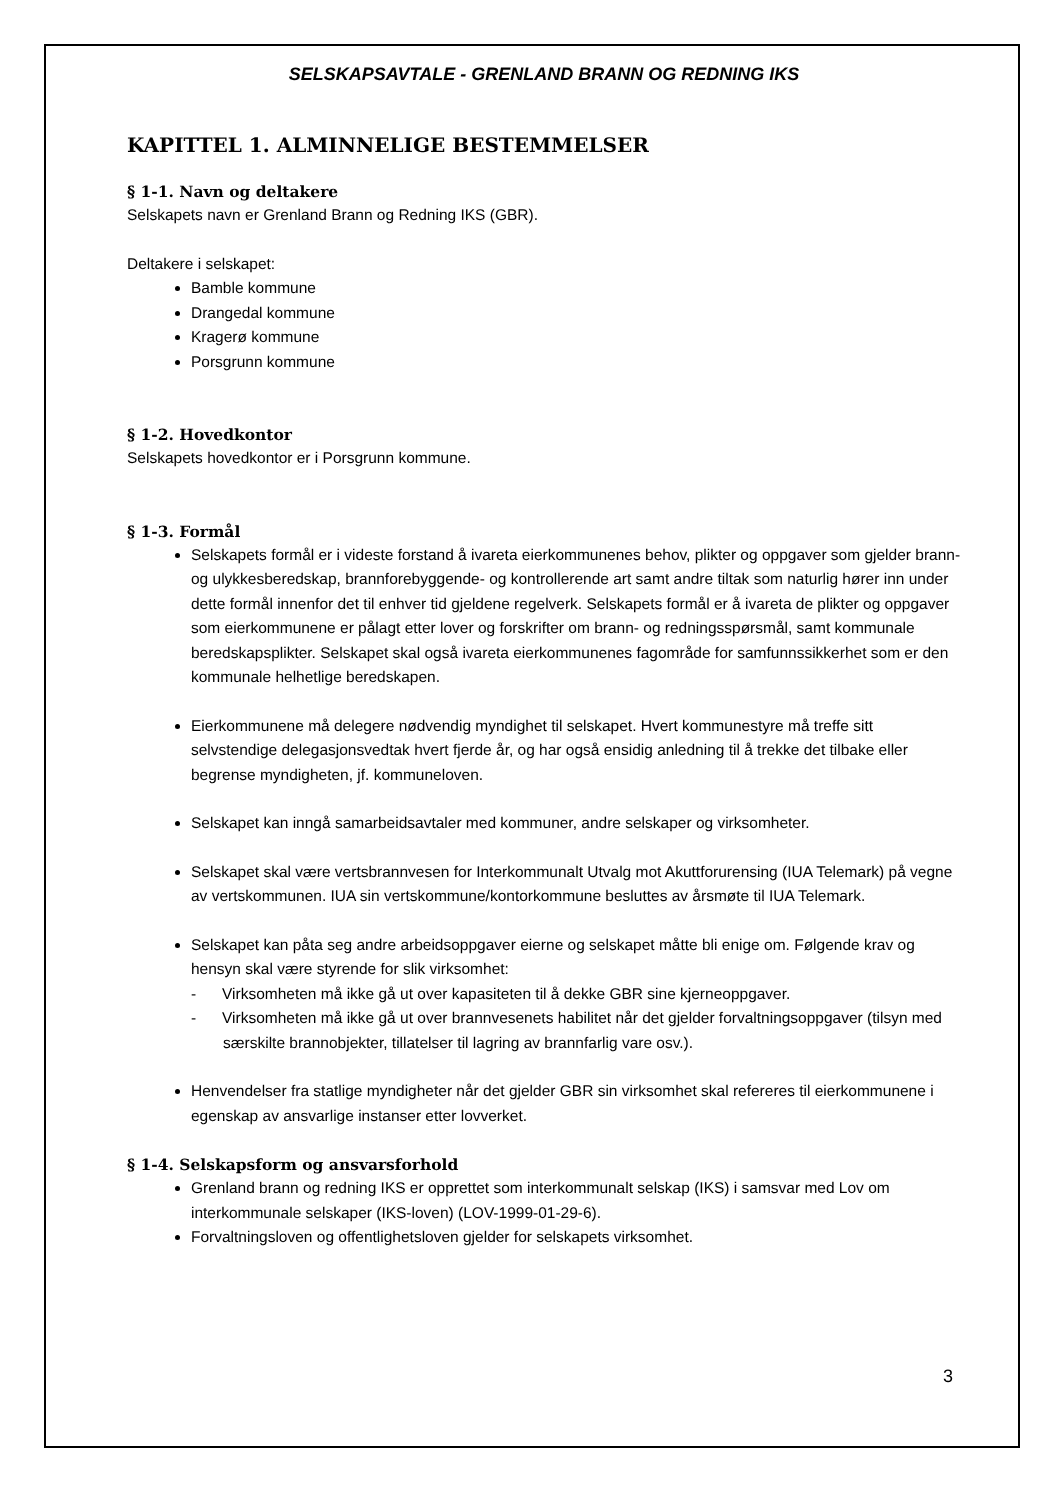SELSKAPSAVTALE - GRENLAND BRANN OG REDNING IKS
KAPITTEL 1. ALMINNELIGE BESTEMMELSER
§ 1-1. Navn og deltakere
Selskapets navn er Grenland Brann og Redning IKS (GBR).
Deltakere i selskapet:
Bamble kommune
Drangedal kommune
Kragerø kommune
Porsgrunn kommune
§ 1-2. Hovedkontor
Selskapets hovedkontor er i Porsgrunn kommune.
§ 1-3. Formål
Selskapets formål er i videste forstand å ivareta eierkommunenes behov, plikter og oppgaver som gjelder brann- og ulykkesberedskap, brannforebyggende- og kontrollerende art samt andre tiltak som naturlig hører inn under dette formål innenfor det til enhver tid gjeldene regelverk. Selskapets formål er å ivareta de plikter og oppgaver som eierkommunene er pålagt etter lover og forskrifter om brann- og redningsspørsmål, samt kommunale beredskapsplikter. Selskapet skal også ivareta eierkommunenes fagområde for samfunnssikkerhet som er den kommunale helhetlige beredskapen.
Eierkommunene må delegere nødvendig myndighet til selskapet. Hvert kommunestyre må treffe sitt selvstendige delegasjonsvedtak hvert fjerde år, og har også ensidig anledning til å trekke det tilbake eller begrense myndigheten, jf. kommuneloven.
Selskapet kan inngå samarbeidsavtaler med kommuner, andre selskaper og virksomheter.
Selskapet skal være vertsbrannvesen for Interkommunalt Utvalg mot Akuttforurensing (IUA Telemark) på vegne av vertskommunen. IUA sin vertskommune/kontorkommune besluttes av årsmøte til IUA Telemark.
Selskapet kan påta seg andre arbeidsoppgaver eierne og selskapet måtte bli enige om. Følgende krav og hensyn skal være styrende for slik virksomhet:
- Virksomheten må ikke gå ut over kapasiteten til å dekke GBR sine kjerneoppgaver.
- Virksomheten må ikke gå ut over brannvesenets habilitet når det gjelder forvaltningsoppgaver (tilsyn med særskilte brannobjekter, tillatelser til lagring av brannfarlig vare osv.).
Henvendelser fra statlige myndigheter når det gjelder GBR sin virksomhet skal refereres til eierkommunene i egenskap av ansvarlige instanser etter lovverket.
§ 1-4. Selskapsform og ansvarsforhold
Grenland brann og redning IKS er opprettet som interkommunalt selskap (IKS) i samsvar med Lov om interkommunale selskaper (IKS-loven) (LOV-1999-01-29-6).
Forvaltningsloven og offentlighetsloven gjelder for selskapets virksomhet.
3